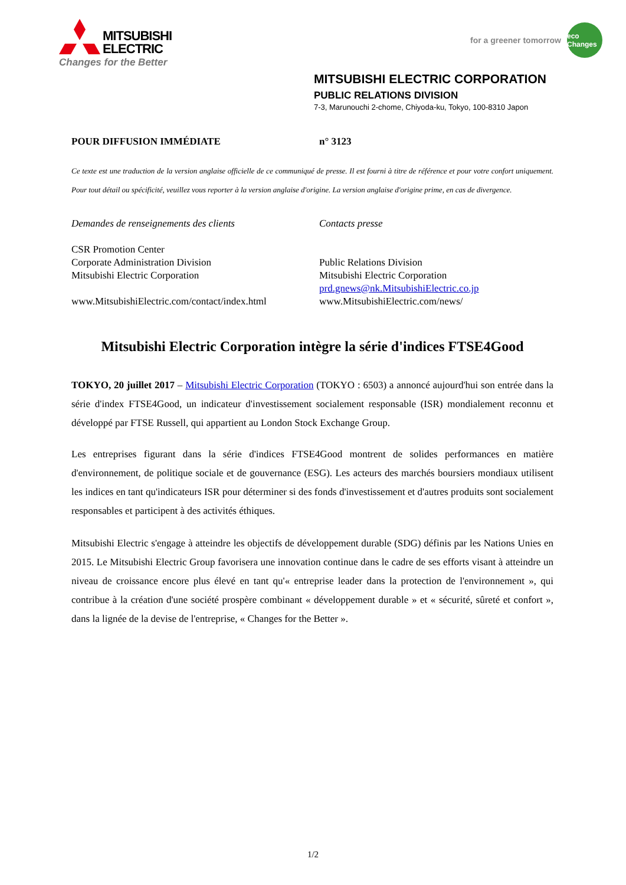MITSUBISHI
ELECTRIC
Changes for the Better
for a greener tomorrow
eco Changes
MITSUBISHI ELECTRIC CORPORATION
PUBLIC RELATIONS DIVISION
7-3, Marunouchi 2-chome, Chiyoda-ku, Tokyo, 100-8310 Japon
POUR DIFFUSION IMMÉDIATE n° 3123
Ce texte est une traduction de la version anglaise officielle de ce communiqué de presse. Il est fourni à titre de référence et pour votre confort uniquement. Pour tout détail ou spécificité, veuillez vous reporter à la version anglaise d'origine. La version anglaise d'origine prime, en cas de divergence.
Demandes de renseignements des clients
CSR Promotion Center
Corporate Administration Division
Mitsubishi Electric Corporation
www.MitsubishiElectric.com/contact/index.html
Contacts presse
Public Relations Division
Mitsubishi Electric Corporation
prd.gnews@nk.MitsubishiElectric.co.jp
www.MitsubishiElectric.com/news/
Mitsubishi Electric Corporation intègre la série d'indices FTSE4Good
TOKYO, 20 juillet 2017 – Mitsubishi Electric Corporation (TOKYO : 6503) a annoncé aujourd'hui son entrée dans la série d'index FTSE4Good, un indicateur d'investissement socialement responsable (ISR) mondialement reconnu et développé par FTSE Russell, qui appartient au London Stock Exchange Group.
Les entreprises figurant dans la série d'indices FTSE4Good montrent de solides performances en matière d'environnement, de politique sociale et de gouvernance (ESG). Les acteurs des marchés boursiers mondiaux utilisent les indices en tant qu'indicateurs ISR pour déterminer si des fonds d'investissement et d'autres produits sont socialement responsables et participent à des activités éthiques.
Mitsubishi Electric s'engage à atteindre les objectifs de développement durable (SDG) définis par les Nations Unies en 2015. Le Mitsubishi Electric Group favorisera une innovation continue dans le cadre de ses efforts visant à atteindre un niveau de croissance encore plus élevé en tant qu'« entreprise leader dans la protection de l'environnement », qui contribue à la création d'une société prospère combinant « développement durable » et « sécurité, sûreté et confort », dans la lignée de la devise de l'entreprise, « Changes for the Better ».
1/2